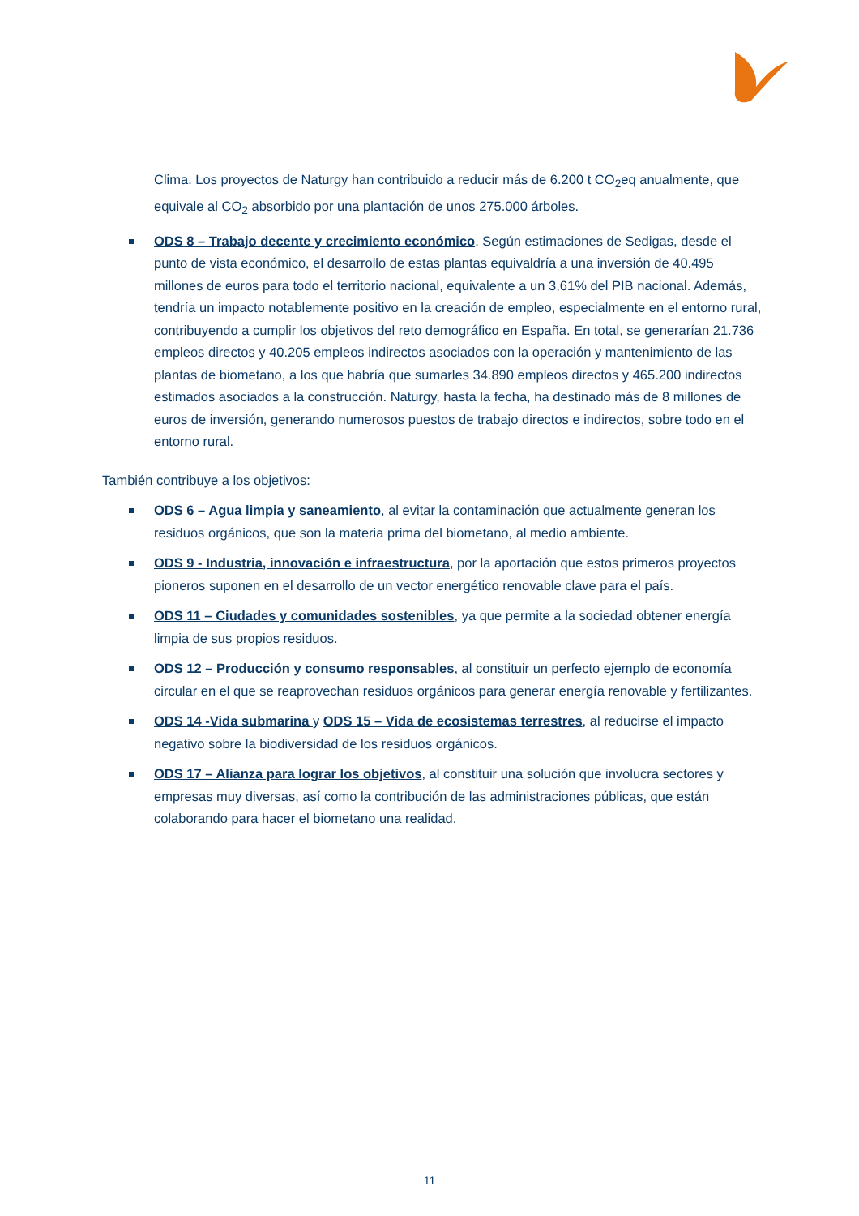Clima. Los proyectos de Naturgy han contribuido a reducir más de 6.200 t CO<sub>2</sub>eq anualmente, que equivale al CO<sub>2</sub> absorbido por una plantación de unos 275.000 árboles.
ODS 8 – Trabajo decente y crecimiento económico. Según estimaciones de Sedigas, desde el punto de vista económico, el desarrollo de estas plantas equivaldría a una inversión de 40.495 millones de euros para todo el territorio nacional, equivalente a un 3,61% del PIB nacional. Además, tendría un impacto notablemente positivo en la creación de empleo, especialmente en el entorno rural, contribuyendo a cumplir los objetivos del reto demográfico en España. En total, se generarían 21.736 empleos directos y 40.205 empleos indirectos asociados con la operación y mantenimiento de las plantas de biometano, a los que habría que sumarles 34.890 empleos directos y 465.200 indirectos estimados asociados a la construcción. Naturgy, hasta la fecha, ha destinado más de 8 millones de euros de inversión, generando numerosos puestos de trabajo directos e indirectos, sobre todo en el entorno rural.
También contribuye a los objetivos:
ODS 6 – Agua limpia y saneamiento, al evitar la contaminación que actualmente generan los residuos orgánicos, que son la materia prima del biometano, al medio ambiente.
ODS 9 - Industria, innovación e infraestructura, por la aportación que estos primeros proyectos pioneros suponen en el desarrollo de un vector energético renovable clave para el país.
ODS 11 – Ciudades y comunidades sostenibles, ya que permite a la sociedad obtener energía limpia de sus propios residuos.
ODS 12 – Producción y consumo responsables, al constituir un perfecto ejemplo de economía circular en el que se reaprovechan residuos orgánicos para generar energía renovable y fertilizantes.
ODS 14 -Vida submarina y ODS 15 – Vida de ecosistemas terrestres, al reducirse el impacto negativo sobre la biodiversidad de los residuos orgánicos.
ODS 17 – Alianza para lograr los objetivos, al constituir una solución que involucra sectores y empresas muy diversas, así como la contribución de las administraciones públicas, que están colaborando para hacer el biometano una realidad.
11